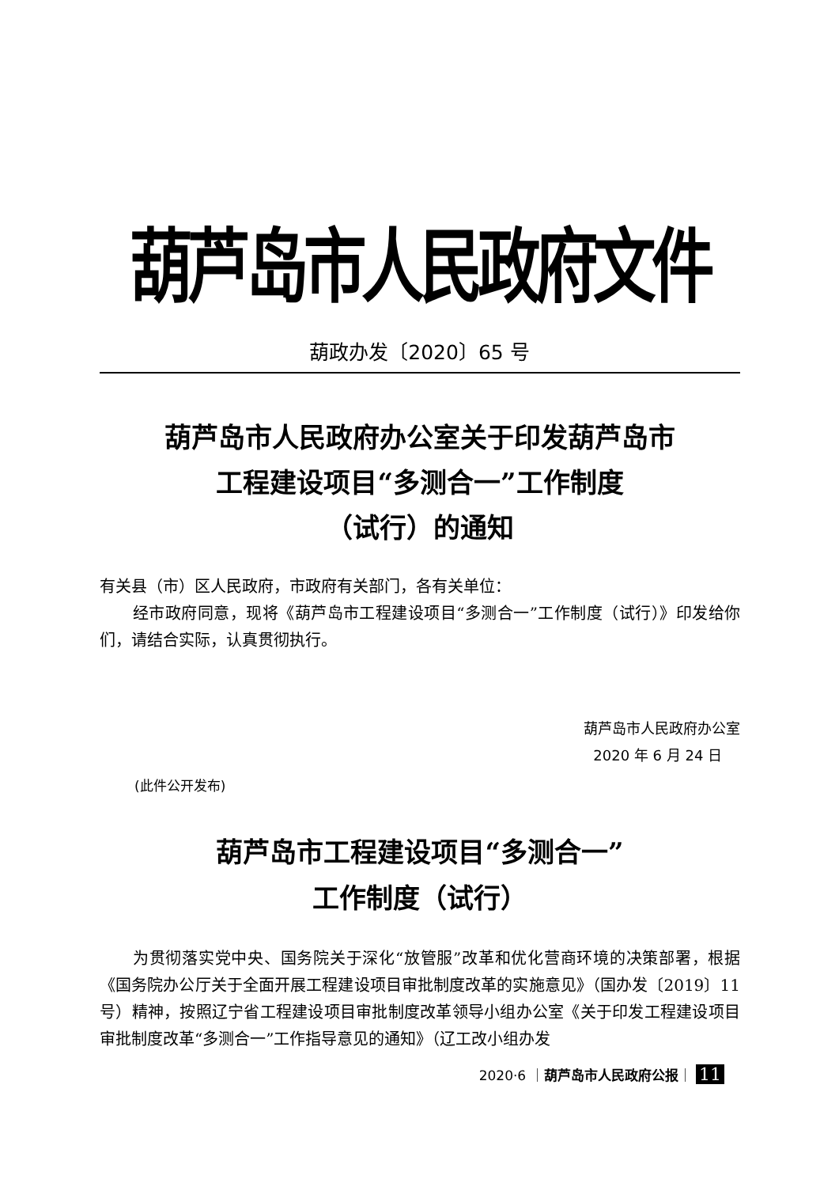葫芦岛市人民政府文件
葫政办发〔2020〕65 号
葫芦岛市人民政府办公室关于印发葫芦岛市
工程建设项目“多测合一”工作制度
（试行）的通知
有关县（市）区人民政府，市政府有关部门，各有关单位：
经市政府同意，现将《葫芦岛市工程建设项目“多测合一”工作制度（试行）》印发给你们，请结合实际，认真贯彻执行。
葫芦岛市人民政府办公室
2020 年 6 月 24 日
(此件公开发布)
葫芦岛市工程建设项目“多测合一”
工作制度（试行）
为贯彻落实党中央、国务院关于深化“放管服”改革和优化营商环境的决策部署，根据《国务院办公厅关于全面开展工程建设项目审批制度改革的实施意见》（国办发〔2019〕11 号）精神，按照辽宁省工程建设项目审批制度改革领导小组办公室《关于印发工程建设项目审批制度改革“多测合一”工作指导意见的通知》（辽工改小组办发
2020·6 ｜葫芦岛市人民政府公报｜ 11